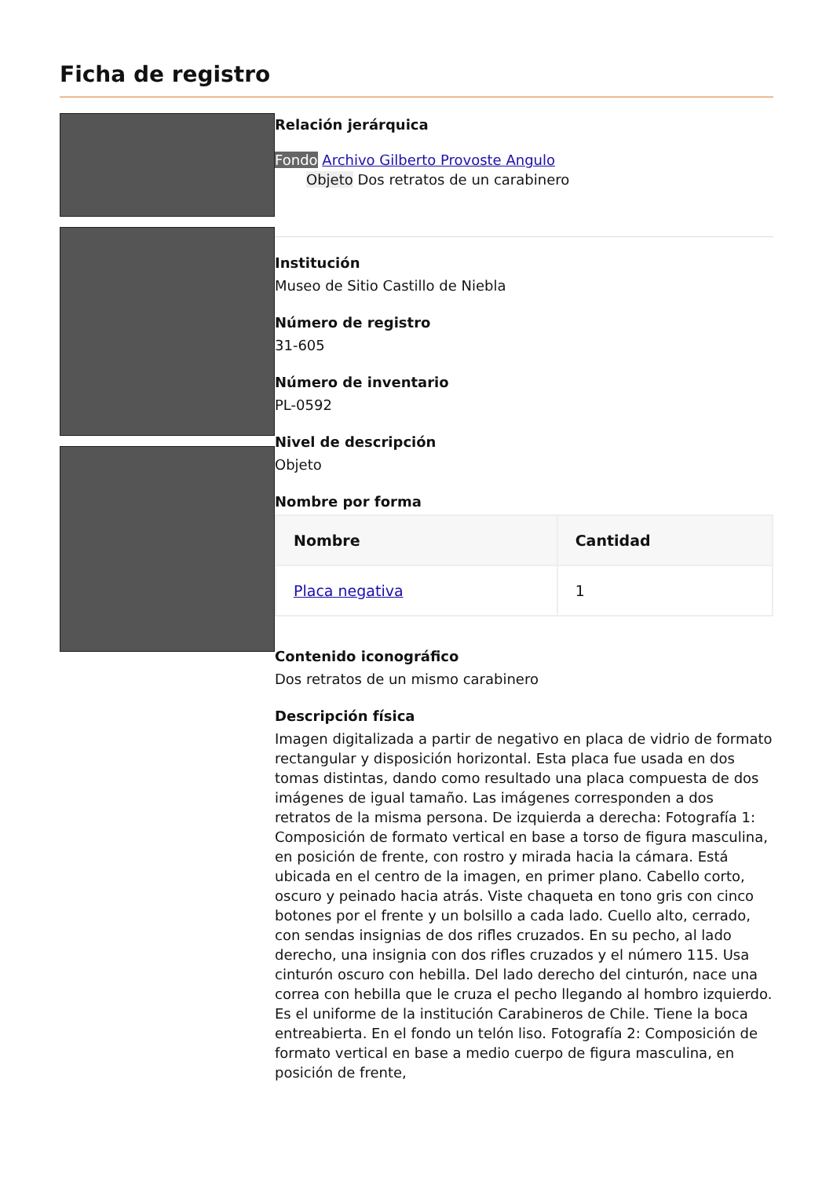Ficha de registro
Relación jerárquica
Fondo Archivo Gilberto Provoste Angulo
Objeto Dos retratos de un carabinero
Institución
Museo de Sitio Castillo de Niebla
Número de registro
31-605
Número de inventario
PL-0592
Nivel de descripción
Objeto
Nombre por forma
| Nombre | Cantidad |
| --- | --- |
| Placa negativa | 1 |
Contenido iconográfico
Dos retratos de un mismo carabinero
Descripción física
Imagen digitalizada a partir de negativo en placa de vidrio de formato rectangular y disposición horizontal. Esta placa fue usada en dos tomas distintas, dando como resultado una placa compuesta de dos imágenes de igual tamaño. Las imágenes corresponden a dos retratos de la misma persona. De izquierda a derecha: Fotografía 1: Composición de formato vertical en base a torso de figura masculina, en posición de frente, con rostro y mirada hacia la cámara. Está ubicada en el centro de la imagen, en primer plano. Cabello corto, oscuro y peinado hacia atrás. Viste chaqueta en tono gris con cinco botones por el frente y un bolsillo a cada lado. Cuello alto, cerrado, con sendas insignias de dos rifles cruzados. En su pecho, al lado derecho, una insignia con dos rifles cruzados y el número 115. Usa cinturón oscuro con hebilla. Del lado derecho del cinturón, nace una correa con hebilla que le cruza el pecho llegando al hombro izquierdo. Es el uniforme de la institución Carabineros de Chile. Tiene la boca entreabierta. En el fondo un telón liso. Fotografía 2: Composición de formato vertical en base a medio cuerpo de figura masculina, en posición de frente,